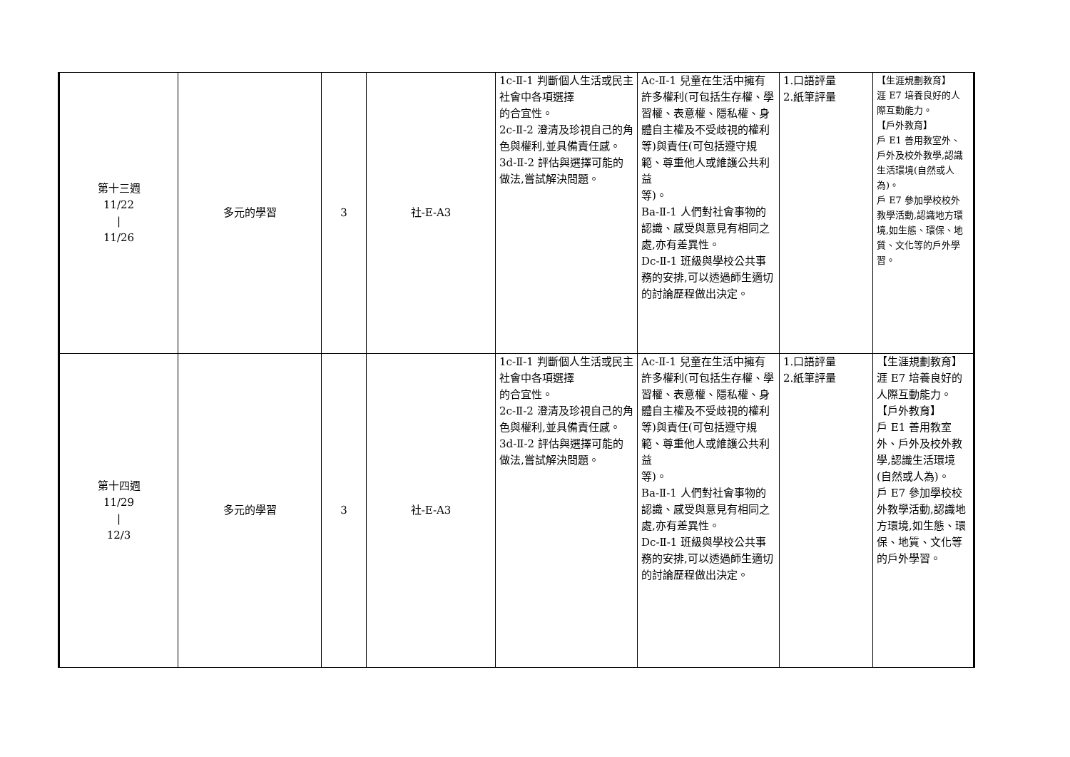| 第十三週 11/22 / 11/26 | 多元的學習 | 3 | 社-E-A3 | 1c-Ⅱ-1 判斷個人生活或民主社會中各項選擇 的合宜性。 2c-Ⅱ-2 澄清及珍視自己的角色與權利,並具備責任感。 3d-Ⅱ-2 評估與選擇可能的做法,嘗試解決問題。 | Ac-Ⅱ-1 兒童在生活中擁有許多權利(可包括生存權、學習權、表意權、隱私權、身體自主權及不受歧視的權利等)與責任(可包括遵守規範、尊重他人或維護公共利益 等)。 Ba-Ⅱ-1 人們對社會事物的認識、感受與意見有相同之處,亦有差異性。 Dc-Ⅱ-1 班級與學校公共事務的安排,可以透過師生適切的討論歷程做出決定。 | 1.口語評量 2.紙筆評量 | 【生涯規劃教育】 涯 E7 培養良好的人際互動能力。 【戶外教育】 戶 E1 善用教室外、戶外及校外教學,認識生活環境(自然或人為)。 戶 E7 參加學校校外教學活動,認識地方環境,如生態、環保、地質、文化等的戶外學習。 |
| 第十四週 11/29 / 12/3 | 多元的學習 | 3 | 社-E-A3 | 1c-Ⅱ-1 判斷個人生活或民主社會中各項選擇 的合宜性。 2c-Ⅱ-2 澄清及珍視自己的角色與權利,並具備責任感。 3d-Ⅱ-2 評估與選擇可能的做法,嘗試解決問題。 | Ac-Ⅱ-1 兒童在生活中擁有許多權利(可包括生存權、學習權、表意權、隱私權、身體自主權及不受歧視的權利等)與責任(可包括遵守規範、尊重他人或維護公共利益 等)。 Ba-Ⅱ-1 人們對社會事物的認識、感受與意見有相同之處,亦有差異性。 Dc-Ⅱ-1 班級與學校公共事務的安排,可以透過師生適切的討論歷程做出決定。 | 1.口語評量 2.紙筆評量 | 【生涯規劃教育】 涯 E7 培養良好的人際互動能力。 【戶外教育】 戶 E1 善用教室外、戶外及校外教學,認識生活環境(自然或人為)。 戶 E7 參加學校校外教學活動,認識地方環境,如生態、環保、地質、文化等的戶外學習。 |